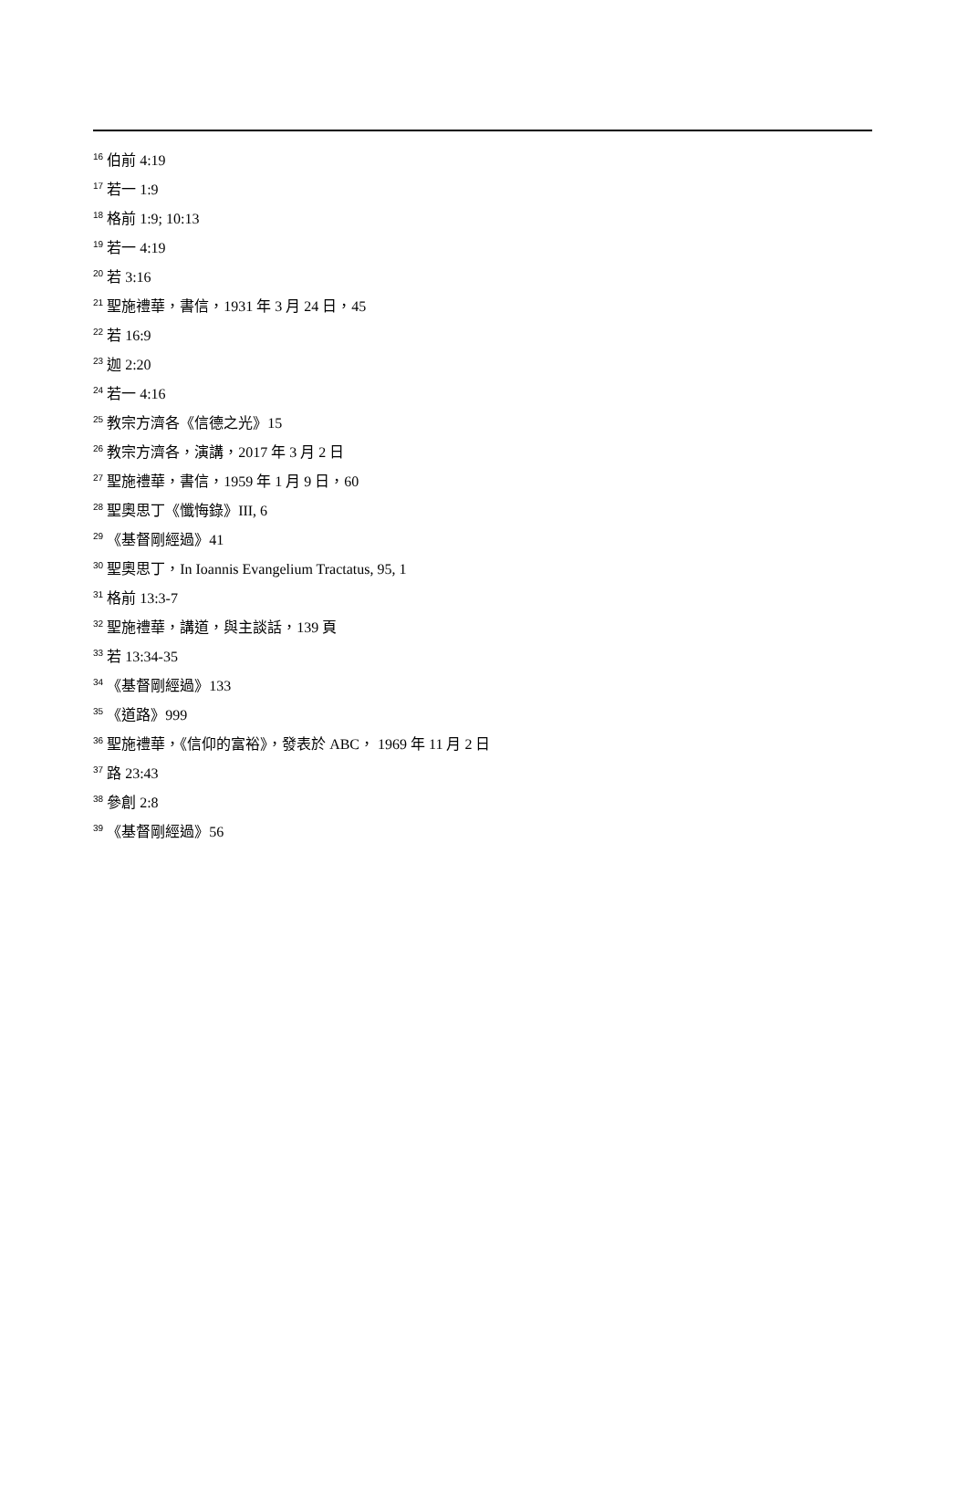<sup>16</sup> 伯前 4:19
<sup>17</sup> 若一 1:9
<sup>18</sup> 格前 1:9; 10:13
<sup>19</sup> 若一 4:19
<sup>20</sup> 若 3:16
<sup>21</sup> 聖施禮華，書信，1931 年 3 月 24 日，45
<sup>22</sup> 若 16:9
<sup>23</sup> 迦 2:20
<sup>24</sup> 若一 4:16
<sup>25</sup> 教宗方濟各《信德之光》15
<sup>26</sup> 教宗方濟各，演講，2017 年 3 月 2 日
<sup>27</sup> 聖施禮華，書信，1959 年 1 月 9 日，60
<sup>28</sup> 聖奧思丁《懺悔錄》III, 6
<sup>29</sup> 《基督剛經過》41
<sup>30</sup> 聖奧思丁，In Ioannis Evangelium Tractatus, 95, 1
<sup>31</sup> 格前 13:3-7
<sup>32</sup> 聖施禮華，講道，與主談話，139 頁
<sup>33</sup> 若 13:34-35
<sup>34</sup> 《基督剛經過》133
<sup>35</sup> 《道路》999
<sup>36</sup> 聖施禮華，《信仰的富裕》，發表於 ABC， 1969 年 11 月 2 日
<sup>37</sup> 路 23:43
<sup>38</sup> 參創 2:8
<sup>39</sup> 《基督剛經過》56